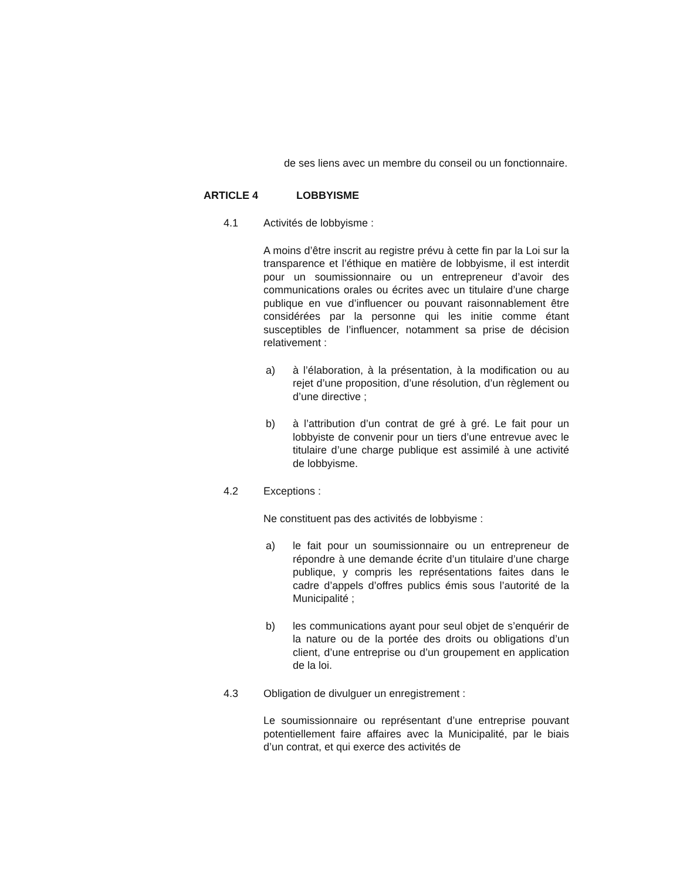de ses liens avec un membre du conseil ou un fonctionnaire.
ARTICLE 4 LOBBYISME
4.1 Activités de lobbyisme :
A moins d’être inscrit au registre prévu à cette fin par la Loi sur la transparence et l’éthique en matière de lobbyisme, il est interdit pour un soumissionnaire ou un entrepreneur d’avoir des communications orales ou écrites avec un titulaire d’une charge publique en vue d’influencer ou pouvant raisonnablement être considérées par la personne qui les initie comme étant susceptibles de l’influencer, notamment sa prise de décision relativement :
a) à l’élaboration, à la présentation, à la modification ou au rejet d’une proposition, d’une résolution, d’un règlement ou d’une directive ;
b) à l’attribution d’un contrat de gré à gré. Le fait pour un lobbyiste de convenir pour un tiers d’une entrevue avec le titulaire d’une charge publique est assimilé à une activité de lobbyisme.
4.2 Exceptions :
Ne constituent pas des activités de lobbyisme :
a) le fait pour un soumissionnaire ou un entrepreneur de répondre à une demande écrite d’un titulaire d’une charge publique, y compris les représentations faites dans le cadre d’appels d’offres publics émis sous l’autorité de la Municipalité ;
b) les communications ayant pour seul objet de s’enquérir de la nature ou de la portée des droits ou obligations d’un client, d’une entreprise ou d’un groupement en application de la loi.
4.3 Obligation de divulguer un enregistrement :
Le soumissionnaire ou représentant d’une entreprise pouvant potentiellement faire affaires avec la Municipalité, par le biais d’un contrat, et qui exerce des activités de